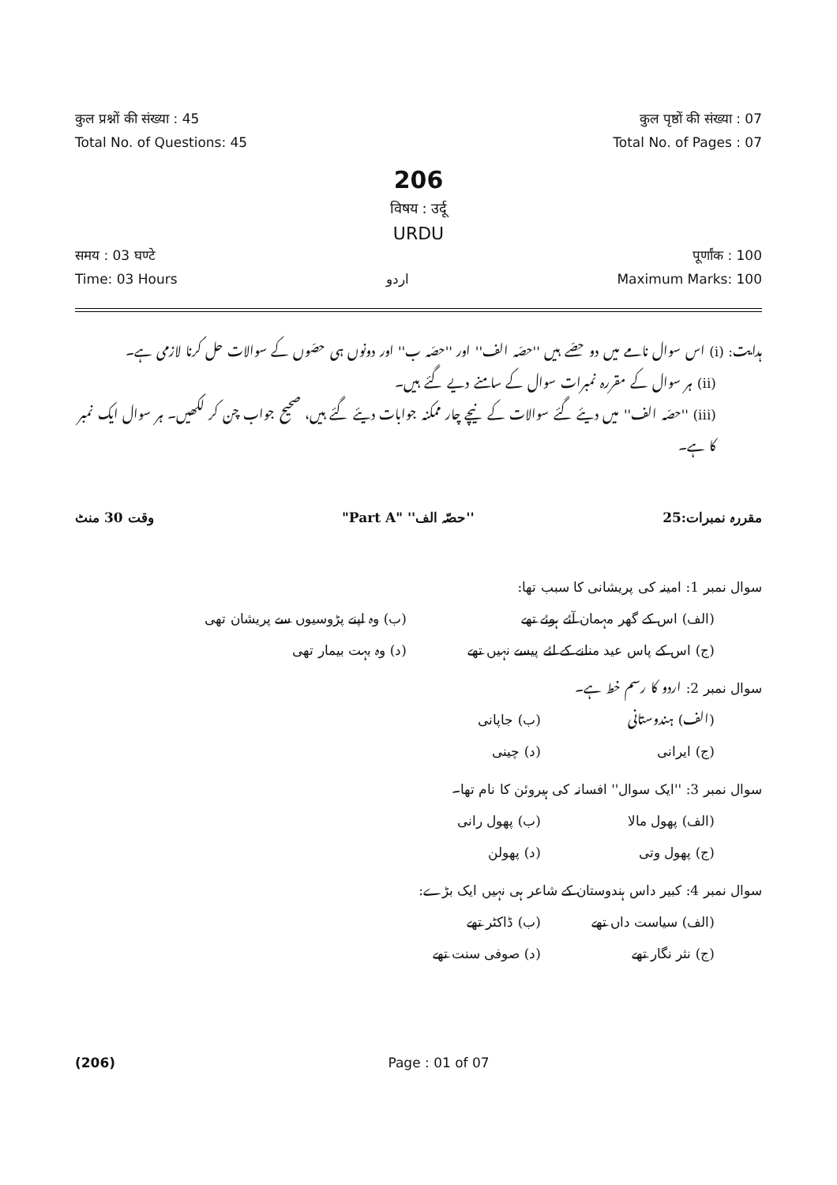कुल प्रश्नों की संख्या : 45 कुल पृष्ठों की संख्या : 07
Total No. of Questions: 45 Total No. of Pages : 07
206
विषय : उर्दू
URDU
समय : 03 घण्टे पूर्णांक : 100
Time: 03 Hours اردو Maximum Marks: 100
ہدایت: (i) اس سوال نامے میں دو حصّے ہیں ''حصّہ الف'' اور ''حصّہ ب'' اور دونوں ہی حصّوں کے سوالات حل کرنا لازمی ہے۔
(ii) ہر سوال کے مقررہ نمبرات سوال کے سامنے دیے گئے ہیں۔
(iii) ''حصّہ الف'' میں دیئے گئے سوالات کے نیچے چار ممکنہ جوابات دیئے گئے ہیں، صحیح جواب چن کر لکھیں۔ ہر سوال ایک نمبر کا ہے۔
مقررہ نمبرات:25 ''حصّہ الف'' "Part A" وقت 30 منٹ
سوال نمبر 1: امینہ کی پریشانی کا سبب تھا:
(الف) اس کے گھر مہمان آئے ہوئے تھے (ب) وہ اپنے پڑوسیوں سے پریشان تھی
(ج) اس کے پاس عید منانے کے لئے پیسے نہیں تھے (د) وہ بہت بیمار تھی
سوال نمبر 2: اردو کا رسم خط ہے۔
(الف) ہندوستانی (ب) جاپانی
(ج) ایرانی (د) چینی
سوال نمبر 3: ''ایک سوال'' افسانہ کی ہیروئن کا نام تھا۔
(الف) پھول مالا (ب) پھول رانی
(ج) پھول وتی (د) پھولن
سوال نمبر 4: کبیر داس ہندوستان کے شاعر ہی نہیں ایک بڑے:
(الف) سیاست داں تھے (ب) ڈاکٹر تھے
(ج) نثر نگار تھے (د) صوفی سنت تھے
(206) Page : 01 of 07